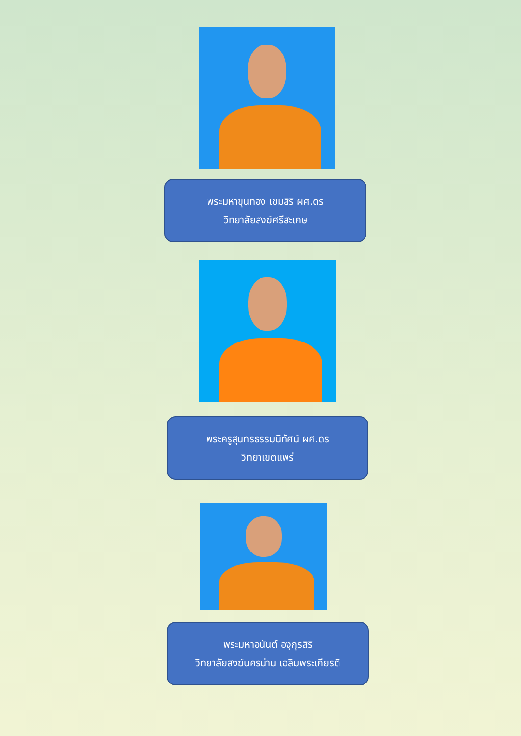พระมหาขุนทอง เขมสิริ ผศ.ดร
วิทยาลัยสงฆ์ศรีสะเกษ
พระครูสุนทรธรรมนิทัศน์ ผศ.ดร
วิทยาเขตแพร่
พระมหาอนันต์ องฺกุรสิริ
วิทยาลัยสงฆ์นครน่าน เฉลิมพระเกียรติ